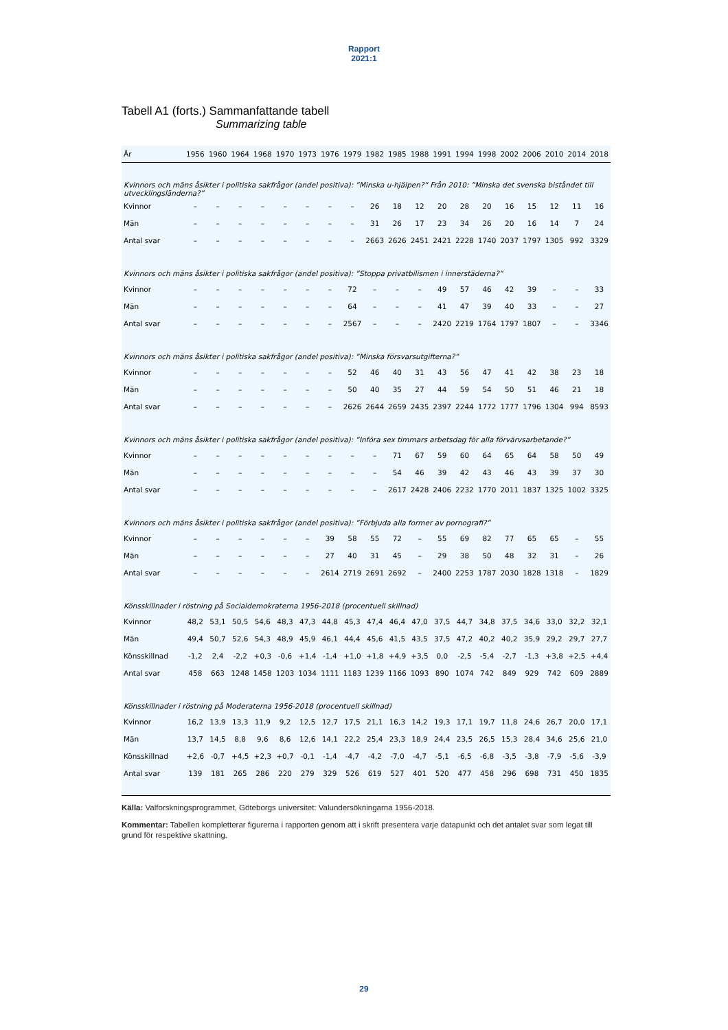Rapport
2021:1
Tabell A1 (forts.) Sammanfattande tabell
Summarizing table
| År | 1956 | 1960 | 1964 | 1968 | 1970 | 1973 | 1976 | 1979 | 1982 | 1985 | 1988 | 1991 | 1994 | 1998 | 2002 | 2006 | 2010 | 2014 | 2018 |
| --- | --- | --- | --- | --- | --- | --- | --- | --- | --- | --- | --- | --- | --- | --- | --- | --- | --- | --- | --- |
| Kvinnors och mäns åsikter i politiska sakfrågor (andel positiva): ”Minska u-hjälpen?” Från 2010: ”Minska det svenska biståndet till utvecklingsländerna?” | | | | | | | | | | | | | | | | | | | |
| Kvinnor | – | – | – | – | – | – | – | – | 26 | 18 | 12 | 20 | 28 | 20 | 16 | 15 | 12 | 11 | 16 |
| Män | – | – | – | – | – | – | – | – | 31 | 26 | 17 | 23 | 34 | 26 | 20 | 16 | 14 | 7 | 24 |
| Antal svar | – | – | – | – | – | – | – | – | 2663 | 2626 | 2451 | 2421 | 2228 | 1740 | 2037 | 1797 | 1305 | 992 | 3329 |
| Kvinnors och mäns åsikter i politiska sakfrågor (andel positiva): ”Stoppa privatbilismen i innerstäderna?” | | | | | | | | | | | | | | | | | | | |
| Kvinnor | – | – | – | – | – | – | – | 72 | – | – | – | 49 | 57 | 46 | 42 | 39 | – | – | 33 |
| Män | – | – | – | – | – | – | – | 64 | – | – | – | 41 | 47 | 39 | 40 | 33 | – | – | 27 |
| Antal svar | – | – | – | – | – | – | – | 2567 | – | – | – | 2420 | 2219 | 1764 | 1797 | 1807 | – | – | 3346 |
| Kvinnors och mäns åsikter i politiska sakfrågor (andel positiva): ”Minska försvarsutgifterna?” | | | | | | | | | | | | | | | | | | | |
| Kvinnor | – | – | – | – | – | – | – | 52 | 46 | 40 | 31 | 43 | 56 | 47 | 41 | 42 | 38 | 23 | 18 |
| Män | – | – | – | – | – | – | – | 50 | 40 | 35 | 27 | 44 | 59 | 54 | 50 | 51 | 46 | 21 | 18 |
| Antal svar | – | – | – | – | – | – | – | 2626 | 2644 | 2659 | 2435 | 2397 | 2244 | 1772 | 1777 | 1796 | 1304 | 994 | 8593 |
| Kvinnors och mäns åsikter i politiska sakfrågor (andel positiva): ”Införa sex timmars arbetsdag för alla förvärvsarbetande?” | | | | | | | | | | | | | | | | | | | |
| Kvinnor | – | – | – | – | – | – | – | – | – | 71 | 67 | 59 | 60 | 64 | 65 | 64 | 58 | 50 | 49 |
| Män | – | – | – | – | – | – | – | – | – | 54 | 46 | 39 | 42 | 43 | 46 | 43 | 39 | 37 | 30 |
| Antal svar | – | – | – | – | – | – | – | – | – | 2617 | 2428 | 2406 | 2232 | 1770 | 2011 | 1837 | 1325 | 1002 | 3325 |
| Kvinnors och mäns åsikter i politiska sakfrågor (andel positiva): ”Förbjuda alla former av pornografi?” | | | | | | | | | | | | | | | | | | | |
| Kvinnor | – | – | – | – | – | – | 39 | 58 | 55 | 72 | – | 55 | 69 | 82 | 77 | 65 | 65 | – | 55 |
| Män | – | – | – | – | – | – | 27 | 40 | 31 | 45 | – | 29 | 38 | 50 | 48 | 32 | 31 | – | 26 |
| Antal svar | – | – | – | – | – | – | 2614 | 2719 | 2691 | 2692 | – | 2400 | 2253 | 1787 | 2030 | 1828 | 1318 | – | 1829 |
| Könsskillnader i röstning på Socialdemokraterna 1956-2018 (procentuell skillnad) | | | | | | | | | | | | | | | | | | | |
| Kvinnor | 48,2 | 53,1 | 50,5 | 54,6 | 48,3 | 47,3 | 44,8 | 45,3 | 47,4 | 46,4 | 47,0 | 37,5 | 44,7 | 34,8 | 37,5 | 34,6 | 33,0 | 32,2 | 32,1 |
| Män | 49,4 | 50,7 | 52,6 | 54,3 | 48,9 | 45,9 | 46,1 | 44,4 | 45,6 | 41,5 | 43,5 | 37,5 | 47,2 | 40,2 | 40,2 | 35,9 | 29,2 | 29,7 | 27,7 |
| Könsskillnad | -1,2 | 2,4 | -2,2 | +0,3 | -0,6 | +1,4 | -1,4 | +1,0 | +1,8 | +4,9 | +3,5 | 0,0 | -2,5 | -5,4 | -2,7 | -1,3 | +3,8 | +2,5 | +4,4 |
| Antal svar | 458 | 663 | 1248 | 1458 | 1203 | 1034 | 1111 | 1183 | 1239 | 1166 | 1093 | 890 | 1074 | 742 | 849 | 929 | 742 | 609 | 2889 |
| Könsskillnader i röstning på Moderaterna 1956-2018 (procentuell skillnad) | | | | | | | | | | | | | | | | | | | |
| Kvinnor | 16,2 | 13,9 | 13,3 | 11,9 | 9,2 | 12,5 | 12,7 | 17,5 | 21,1 | 16,3 | 14,2 | 19,3 | 17,1 | 19,7 | 11,8 | 24,6 | 26,7 | 20,0 | 17,1 |
| Män | 13,7 | 14,5 | 8,8 | 9,6 | 8,6 | 12,6 | 14,1 | 22,2 | 25,4 | 23,3 | 18,9 | 24,4 | 23,5 | 26,5 | 15,3 | 28,4 | 34,6 | 25,6 | 21,0 |
| Könsskillnad | +2,6 | -0,7 | +4,5 | +2,3 | +0,7 | -0,1 | -1,4 | -4,7 | -4,2 | -7,0 | -4,7 | -5,1 | -6,5 | -6,8 | -3,5 | -3,8 | -7,9 | -5,6 | -3,9 |
| Antal svar | 139 | 181 | 265 | 286 | 220 | 279 | 329 | 526 | 619 | 527 | 401 | 520 | 477 | 458 | 296 | 698 | 731 | 450 | 1835 |
Källa: Valforskningsprogrammet, Göteborgs universitet: Valundersökningarna 1956-2018.
Kommentar: Tabellen kompletterar figurerna i rapporten genom att i skrift presentera varje datapunkt och det antalet svar som legat till grund för respektive skattning.
29